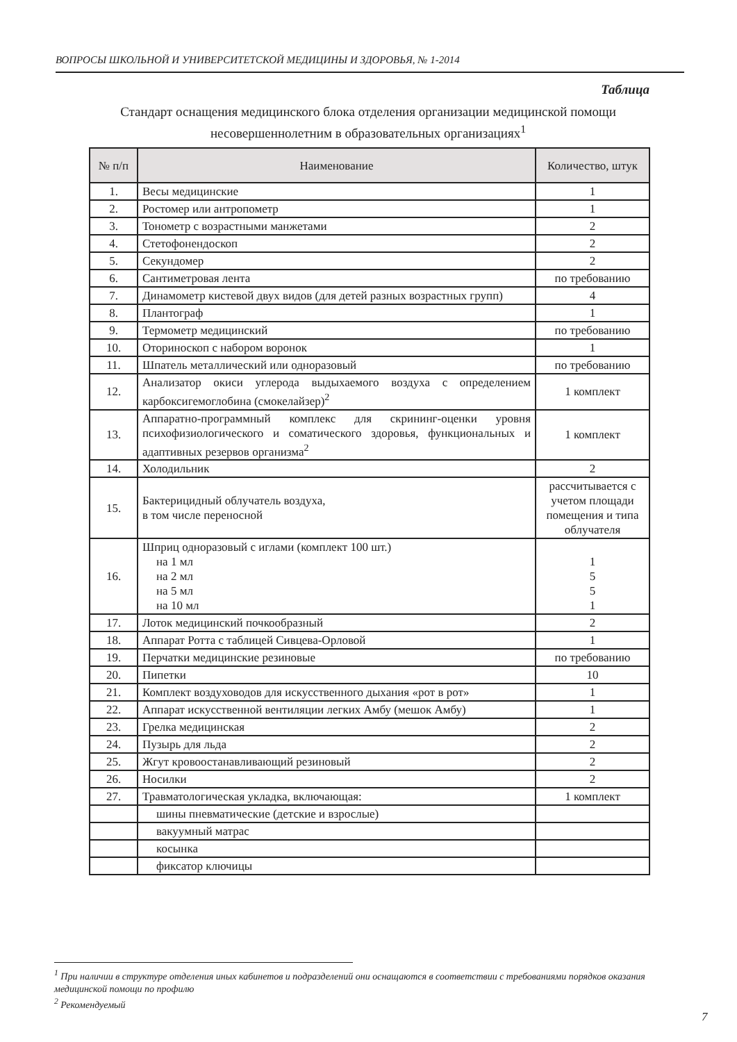ВОПРОСЫ ШКОЛЬНОЙ И УНИВЕРСИТЕТСКОЙ МЕДИЦИНЫ И ЗДОРОВЬЯ, № 1-2014
Таблица
Стандарт оснащения медицинского блока отделения организации медицинской помощи несовершеннолетним в образовательных организациях<sup>1</sup>
| № п/п | Наименование | Количество, штук |
| --- | --- | --- |
| 1. | Весы медицинские | 1 |
| 2. | Ростомер или антропометр | 1 |
| 3. | Тонометр с возрастными манжетами | 2 |
| 4. | Стетофонендоскоп | 2 |
| 5. | Секундомер | 2 |
| 6. | Сантиметровая лента | по требованию |
| 7. | Динамометр кистевой двух видов (для детей разных возрастных групп) | 4 |
| 8. | Плантограф | 1 |
| 9. | Термометр медицинский | по требованию |
| 10. | Оториноскоп с набором воронок | 1 |
| 11. | Шпатель металлический или одноразовый | по требованию |
| 12. | Анализатор окиси углерода выдыхаемого воздуха с определением карбоксигемоглобина (смокелайзер)<sup>2</sup> | 1 комплект |
| 13. | Аппаратно-программный комплекс для скрининг-оценки уровня психофизиологического и соматического здоровья, функциональных и адаптивных резервов организма<sup>2</sup> | 1 комплект |
| 14. | Холодильник | 2 |
| 15. | Бактерицидный облучатель воздуха, в том числе переносной | рассчитывается с учетом площади помещения и типа облучателя |
| 16. | Шприц одноразовый с иглами (комплект 100 шт.) на 1 мл на 2 мл на 5 мл на 10 мл | 1 5 5 1 |
| 17. | Лоток медицинский почкообразный | 2 |
| 18. | Аппарат Ротта с таблицей Сивцева-Орловой | 1 |
| 19. | Перчатки медицинские резиновые | по требованию |
| 20. | Пипетки | 10 |
| 21. | Комплект воздуховодов для искусственного дыхания «рот в рот» | 1 |
| 22. | Аппарат искусственной вентиляции легких Амбу (мешок Амбу) | 1 |
| 23. | Грелка медицинская | 2 |
| 24. | Пузырь для льда | 2 |
| 25. | Жгут кровоостанавливающий резиновый | 2 |
| 26. | Носилки | 2 |
| 27. | Травматологическая укладка, включающая: | 1 комплект |
| | шины пневматические (детские и взрослые) | |
| | вакуумный матрас | |
| | косынка | |
| | фиксатор ключицы | |
<sup>1</sup> При наличии в структуре отделения иных кабинетов и подразделений они оснащаются в соответствии с требованиями порядков оказания медицинской помощи по профилю
<sup>2</sup> Рекомендуемый
7